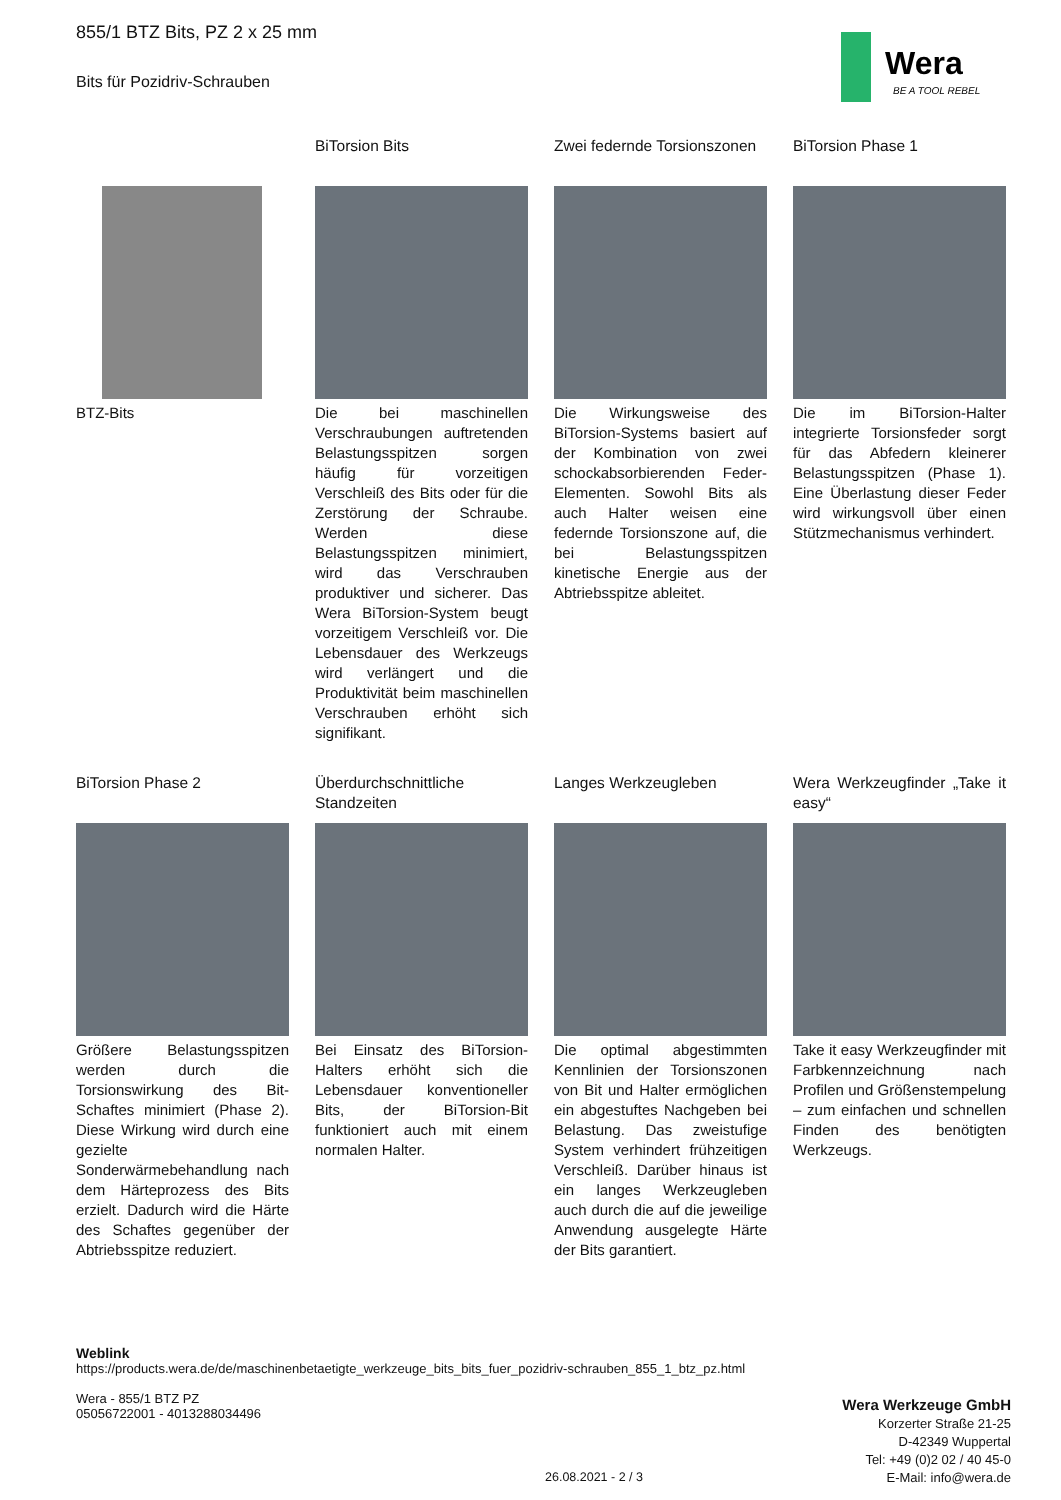855/1 BTZ Bits, PZ 2 x 25 mm
Bits für Pozidriv-Schrauben
Wera
BE A TOOL REBEL
BTZ-Bits
BiTorsion Bits
Die bei maschinellen Verschraubungen auftretenden Belastungsspitzen sorgen häufig für vorzeitigen Verschleiß des Bits oder für die Zerstörung der Schraube. Werden diese Belastungsspitzen minimiert, wird das Verschrauben produktiver und sicherer. Das Wera BiTorsion-System beugt vorzeitigem Verschleiß vor. Die Lebensdauer des Werkzeugs wird verlängert und die Produktivität beim maschinellen Verschrauben erhöht sich signifikant.
Zwei federnde Torsionszonen
Die Wirkungsweise des BiTorsion-Systems basiert auf der Kombination von zwei schockabsorbierenden Feder-Elementen. Sowohl Bits als auch Halter weisen eine federnde Torsionszone auf, die bei Belastungsspitzen kinetische Energie aus der Abtriebsspitze ableitet.
BiTorsion Phase 1
Die im BiTorsion-Halter integrierte Torsionsfeder sorgt für das Abfedern kleinerer Belastungsspitzen (Phase 1). Eine Überlastung dieser Feder wird wirkungsvoll über einen Stützmechanismus verhindert.
BiTorsion Phase 2
Größere Belastungsspitzen werden durch die Torsionswirkung des Bit-Schaftes minimiert (Phase 2). Diese Wirkung wird durch eine gezielte Sonderwärmebehandlung nach dem Härteprozess des Bits erzielt. Dadurch wird die Härte des Schaftes gegenüber der Abtriebsspitze reduziert.
Überdurchschnittliche Standzeiten
Bei Einsatz des BiTorsion-Halters erhöht sich die Lebensdauer konventioneller Bits, der BiTorsion-Bit funktioniert auch mit einem normalen Halter.
Langes Werkzeugleben
Die optimal abgestimmten Kennlinien der Torsionszonen von Bit und Halter ermöglichen ein abgestuftes Nachgeben bei Belastung. Das zweistufige System verhindert frühzeitigen Verschleiß. Darüber hinaus ist ein langes Werkzeugleben auch durch die auf die jeweilige Anwendung ausgelegte Härte der Bits garantiert.
Wera Werkzeugfinder „Take it easy“
Take it easy Werkzeugfinder mit Farbkennzeichnung nach Profilen und Größenstempelung – zum einfachen und schnellen Finden des benötigten Werkzeugs.
Weblink
https://products.wera.de/de/maschinenbetaetigte_werkzeuge_bits_bits_fuer_pozidriv-schrauben_855_1_btz_pz.html
Wera - 855/1 BTZ PZ
05056722001 - 4013288034496
Wera Werkzeuge GmbH
Korzerter Straße 21-25
D-42349 Wuppertal
Tel: +49 (0)2 02 / 40 45-0
E-Mail: info@wera.de
26.08.2021 - 2 / 3